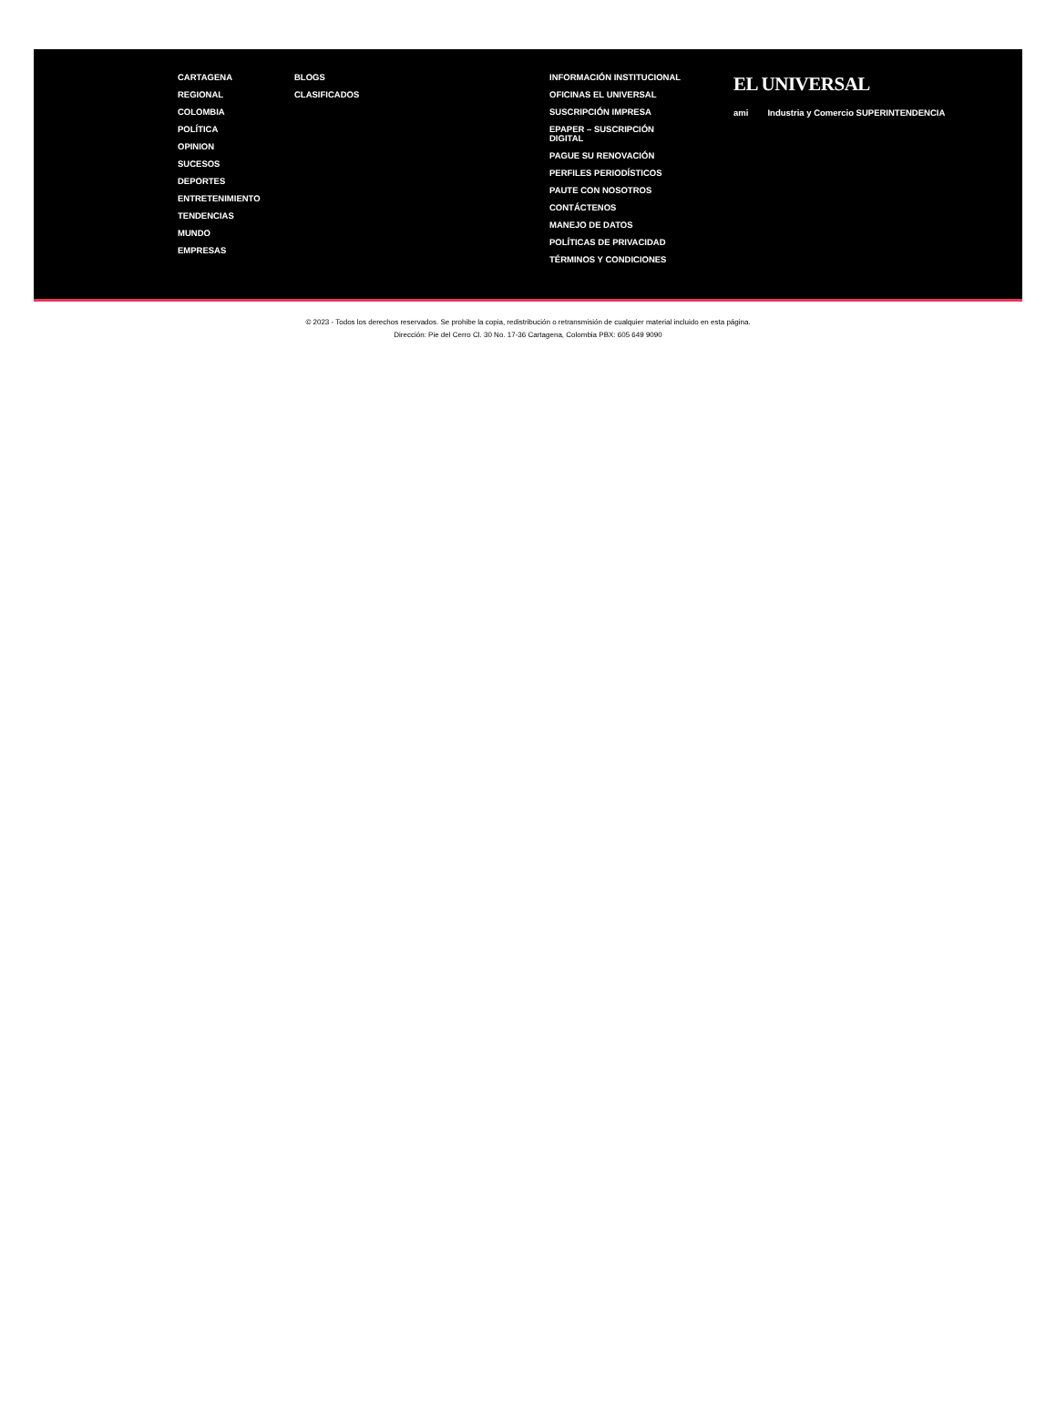CARTAGENA
REGIONAL
COLOMBIA
POLÍTICA
OPINION
SUCESOS
DEPORTES
ENTRETENIMIENTO
TENDENCIAS
MUNDO
EMPRESAS
BLOGS
CLASIFICADOS
INFORMACIÓN INSTITUCIONAL
OFICINAS EL UNIVERSAL
SUSCRIPCIÓN IMPRESA
EPAPER – SUSCRIPCIÓN DIGITAL
PAGUE SU RENOVACIÓN
PERFILES PERIODÍSTICOS
PAUTE CON NOSOTROS
CONTÁCTENOS
MANEJO DE DATOS
POLÍTICAS DE PRIVACIDAD
TÉRMINOS Y CONDICIONES
EL UNIVERSAL
ami Industria y Comercio SUPERINTENDENCIA
© 2023 - Todos los derechos reservados. Se prohibe la copia, redistribución o retransmisión de cualquier material incluido en esta página.
Dirección: Pie del Cerro Cl. 30 No. 17-36 Cartagena, Colombia PBX: 605 649 9090